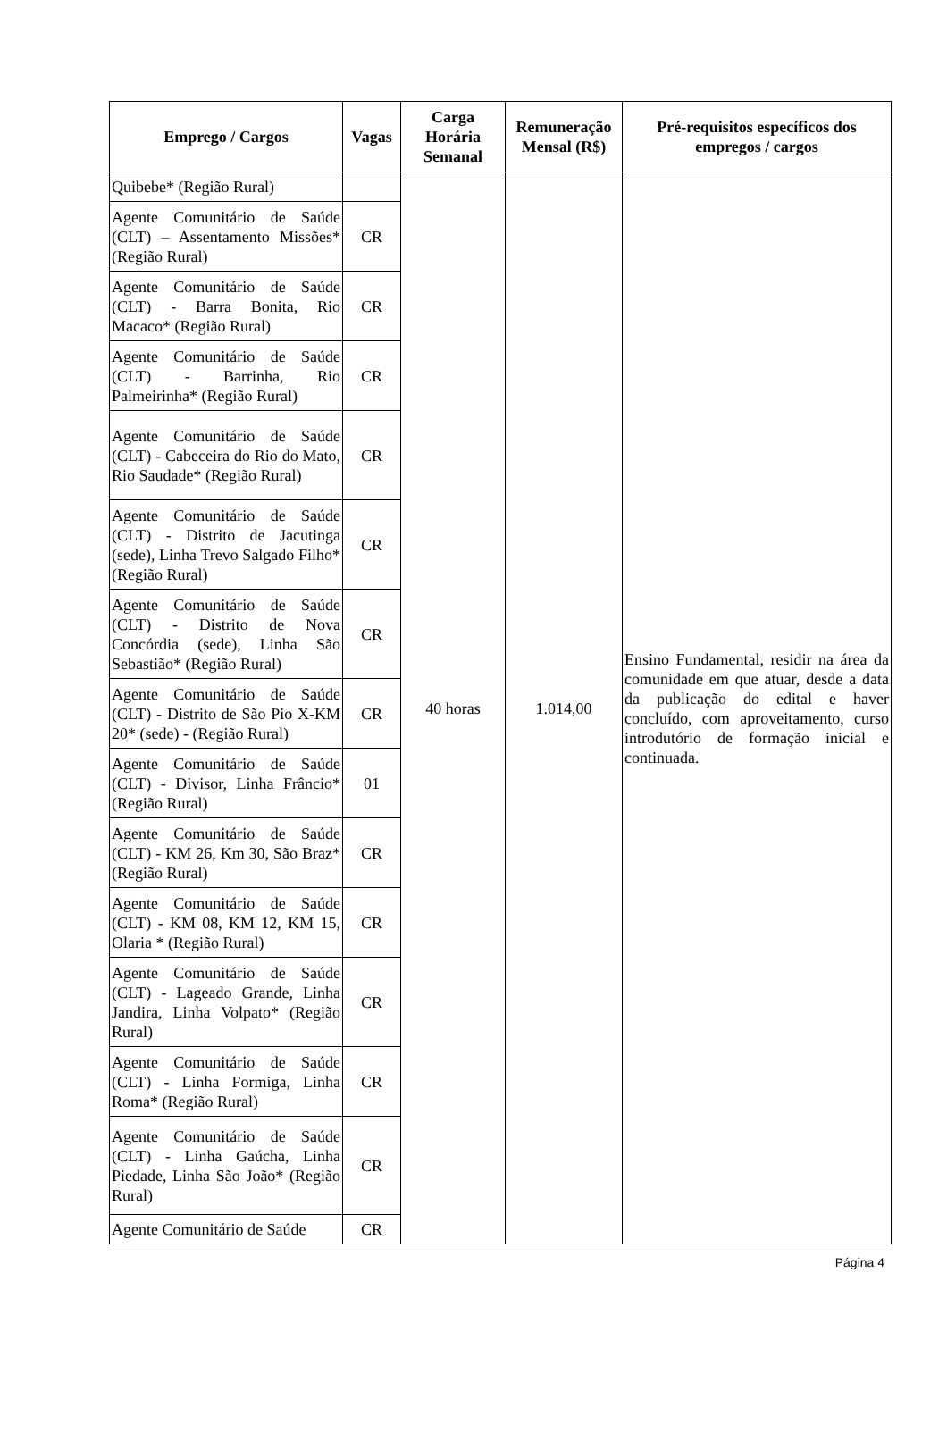| Emprego / Cargos | Vagas | Carga Horária Semanal | Remuneração Mensal (R$) | Pré-requisitos específicos dos empregos / cargos |
| --- | --- | --- | --- | --- |
| Quibebe* (Região Rural) | | 40 horas | 1.014,00 | Ensino Fundamental, residir na área da comunidade em que atuar, desde a data da publicação do edital e haver concluído, com aproveitamento, curso introdutório de formação inicial e continuada. |
| Agente Comunitário de Saúde (CLT) – Assentamento Missões* (Região Rural) | CR | | | |
| Agente Comunitário de Saúde (CLT) - Barra Bonita, Rio Macaco* (Região Rural) | CR | | | |
| Agente Comunitário de Saúde (CLT) - Barrinha, Rio Palmeirinha* (Região Rural) | CR | | | |
| Agente Comunitário de Saúde (CLT) - Cabeceira do Rio do Mato, Rio Saudade* (Região Rural) | CR | | | |
| Agente Comunitário de Saúde (CLT) - Distrito de Jacutinga (sede), Linha Trevo Salgado Filho* (Região Rural) | CR | | | |
| Agente Comunitário de Saúde (CLT) - Distrito de Nova Concórdia (sede), Linha São Sebastião* (Região Rural) | CR | | | |
| Agente Comunitário de Saúde (CLT) - Distrito de São Pio X-KM 20* (sede) - (Região Rural) | CR | | | |
| Agente Comunitário de Saúde (CLT) - Divisor, Linha Frâncio* (Região Rural) | 01 | | | |
| Agente Comunitário de Saúde (CLT) - KM 26, Km 30, São Braz* (Região Rural) | CR | | | |
| Agente Comunitário de Saúde (CLT) - KM 08, KM 12, KM 15, Olaria * (Região Rural) | CR | | | |
| Agente Comunitário de Saúde (CLT) - Lageado Grande, Linha Jandira, Linha Volpato* (Região Rural) | CR | | | |
| Agente Comunitário de Saúde (CLT) - Linha Formiga, Linha Roma* (Região Rural) | CR | | | |
| Agente Comunitário de Saúde (CLT) - Linha Gaúcha, Linha Piedade, Linha São João* (Região Rural) | CR | | | |
| Agente Comunitário de Saúde | CR | | | |
Página 4